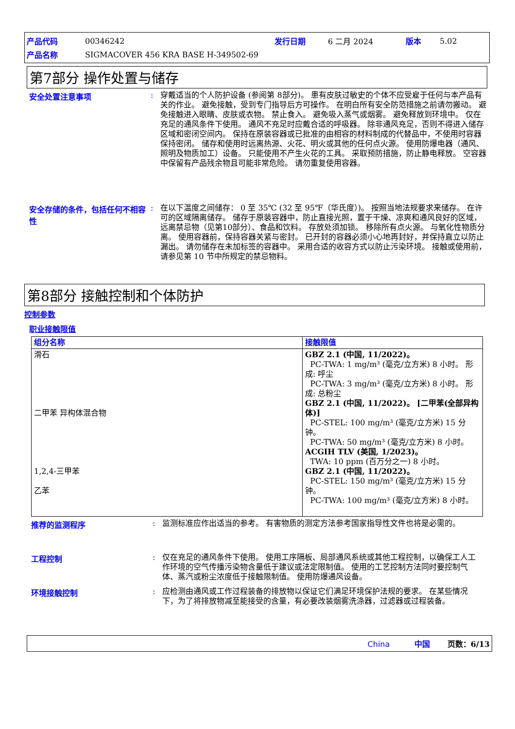| 产品代码 | 00346242 | 发行日期 | 6 二月 2024 | 版本 | 5.02 |
| 产品名称 | SIGMACOVER 456 KRA BASE H-349502-69 | | | | |
第7部分 操作处置与储存
安全处置注意事项 :
穿戴适当的个人防护设备 (参阅第 8部分)。 患有皮肤过敏史的个体不应受雇于任何与本产品有关的作业。 避免接触，受到专门指导后方可操作。 在明白所有安全防范措施之前请勿搬动。 避免接触进入眼睛、皮肤或衣物。 禁止食入。 避免吸入蒸气或烟雾。 避免释放到环境中。 仅在充足的通风条件下使用。 通风不充足时应戴合适的呼吸器。 除非通风充足，否则不得进入储存区域和密闭空间内。 保持在原装容器或已批准的由相容的材料制成的代替品中，不使用时容器保持密闭。 储存和使用时远离热源、火花、明火或其他的任何点火源。 使用防爆电器（通风、照明及物质加工）设备。 只能使用不产生火花的工具。 采取预防措施，防止静电释放。 空容器中保留有产品残余物且可能非常危险。 请勿重复使用容器。
安全存储的条件，包括任何不相容性
:
在以下温度之间储存： 0 至 35℃ (32 至 95℉（华氏度）)。 按照当地法规要求来储存。 在许可的区域隔离储存。 储存于原装容器中，防止直接光照，置于干燥、凉爽和通风良好的区域，远离禁忌物（见第10部分）、食品和饮料。 存放处须加锁。 移除所有点火源。 与氧化性物质分离。 使用容器前，保持容器关紧与密封。 已开封的容器必须小心地再封好，并保持直立以防止漏出。 请勿储存在未加标签的容器中。 采用合适的收容方式以防止污染环境。 接触或使用前，请参见第 10 节中所规定的禁忌物料。
第8部分 接触控制和个体防护
控制参数
职业接触限值
| 组分名称 | 接触限值 |
| --- | --- |
| 滑石 二甲苯 异构体混合物 1,2,4-三甲苯 乙苯 | GBZ 2.1 (中国, 11/2022)。 PC-TWA: 1 mg/m³ (毫克/立方米) 8 小时。 形成: 呼尘 PC-TWA: 3 mg/m³ (毫克/立方米) 8 小时。 形成: 总粉尘 GBZ 2.1 (中国, 11/2022)。 [二甲苯(全部异构体)] PC-STEL: 100 mg/m³ (毫克/立方米) 15 分钟。 PC-TWA: 50 mg/m³ (毫克/立方米) 8 小时。 ACGIH TLV (美国, 1/2023)。 TWA: 10 ppm (百万分之一) 8 小时。 GBZ 2.1 (中国, 11/2022)。 PC-STEL: 150 mg/m³ (毫克/立方米) 15 分钟。 PC-TWA: 100 mg/m³ (毫克/立方米) 8 小时。 |
推荐的监测程序 :
监测标准应作出适当的参考。 有害物质的测定方法参考国家指导性文件也将是必需的。
工程控制 :
仅在充足的通风条件下使用。 使用工序隔板、局部通风系统或其他工程控制，以确保工人工作环境的空气传播污染物含量低于建议或法定限制值。 使用的工艺控制方法同时要控制气体、蒸汽或粉尘浓度低于接触限制值。 使用防爆通风设备。
环境接触控制 :
应检测由通风或工作过程装备的排放物以保证它们满足环境保护法规的要求。 在某些情况下，为了将排放物减至能接受的含量，有必要改装烟雾洗涤器，过滤器或过程装备。
China 中国 页数：6/13